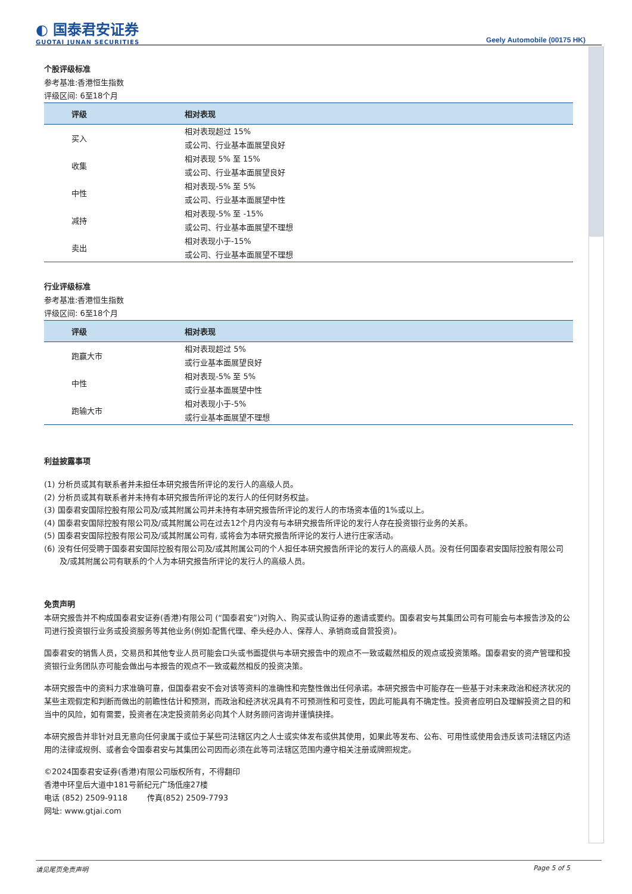◐ 国泰君安证券
GUOTAI JUNAN SECURITIES
Geely Automobile (00175 HK)
个股评级标准
参考基准:香港恒生指数
评级区间: 6至18个月
| 评级 | 相对表现 |
| --- | --- |
| 买入 | 相对表现超过 15% |
| | 或公司、行业基本面展望良好 |
| 收集 | 相对表现 5% 至 15% |
| | 或公司、行业基本面展望良好 |
| 中性 | 相对表现-5% 至 5% |
| | 或公司、行业基本面展望中性 |
| 减持 | 相对表现-5% 至 -15% |
| | 或公司、行业基本面展望不理想 |
| 卖出 | 相对表现小于-15% |
| | 或公司、行业基本面展望不理想 |
行业评级标准
参考基准:香港恒生指数
评级区间: 6至18个月
| 评级 | 相对表现 |
| --- | --- |
| 跑赢大市 | 相对表现超过 5% |
| | 或行业基本面展望良好 |
| 中性 | 相对表现-5% 至 5% |
| | 或行业基本面展望中性 |
| 跑输大市 | 相对表现小于-5% |
| | 或行业基本面展望不理想 |
利益披露事项
(1) 分析员或其有联系者并未担任本研究报告所评论的发行人的高级人员。
(2) 分析员或其有联系者并未持有本研究报告所评论的发行人的任何财务权益。
(3) 国泰君安国际控股有限公司及/或其附属公司并未持有本研究报告所评论的发行人的市场资本值的1%或以上。
(4) 国泰君安国际控股有限公司及/或其附属公司在过去12个月内没有与本研究报告所评论的发行人存在投资银行业务的关系。
(5) 国泰君安国际控股有限公司及/或其附属公司有, 或将会为本研究报告所评论的发行人进行庄家活动。
(6) 没有任何受聘于国泰君安国际控股有限公司及/或其附属公司的个人担任本研究报告所评论的发行人的高级人员。没有任何国泰君安国际控股有限公司及/或其附属公司有联系的个人为本研究报告所评论的发行人的高级人员。
免责声明
本研究报告并不构成国泰君安证券(香港)有限公司 (“国泰君安”)对购入、购买或认购证券的邀请或要约。国泰君安与其集团公司有可能会与本报告涉及的公司进行投资银行业务或投资服务等其他业务(例如:配售代理、牵头经办人、保荐人、承销商或自营投资)。
国泰君安的销售人员，交易员和其他专业人员可能会口头或书面提供与本研究报告中的观点不一致或截然相反的观点或投资策略。国泰君安的资产管理和投资银行业务团队亦可能会做出与本报告的观点不一致或截然相反的投资决策。
本研究报告中的资料力求准确可靠，但国泰君安不会对该等资料的准确性和完整性做出任何承诺。本研究报告中可能存在一些基于对未来政治和经济状况的某些主观假定和判断而做出的前瞻性估计和预测，而政治和经济状况具有不可预测性和可变性，因此可能具有不确定性。投资者应明白及理解投资之目的和当中的风险，如有需要，投资者在决定投资前务必向其个人财务顾问咨询并谨慎抉择。
本研究报告并非针对且无意向任何隶属于或位于某些司法辖区内之人士或实体发布或供其使用，如果此等发布、公布、可用性或使用会违反该司法辖区内适用的法律或规例、或者会令国泰君安与其集团公司因而必须在此等司法辖区范围内遵守相关注册或牌照规定。
©2024国泰君安证券(香港)有限公司版权所有，不得翻印
香港中环皇后大道中181号新纪元广场低座27楼
电话 (852) 2509-9118 传真(852) 2509-7793
网址: www.gtjai.com
请见尾页免责声明 Page 5 of 5